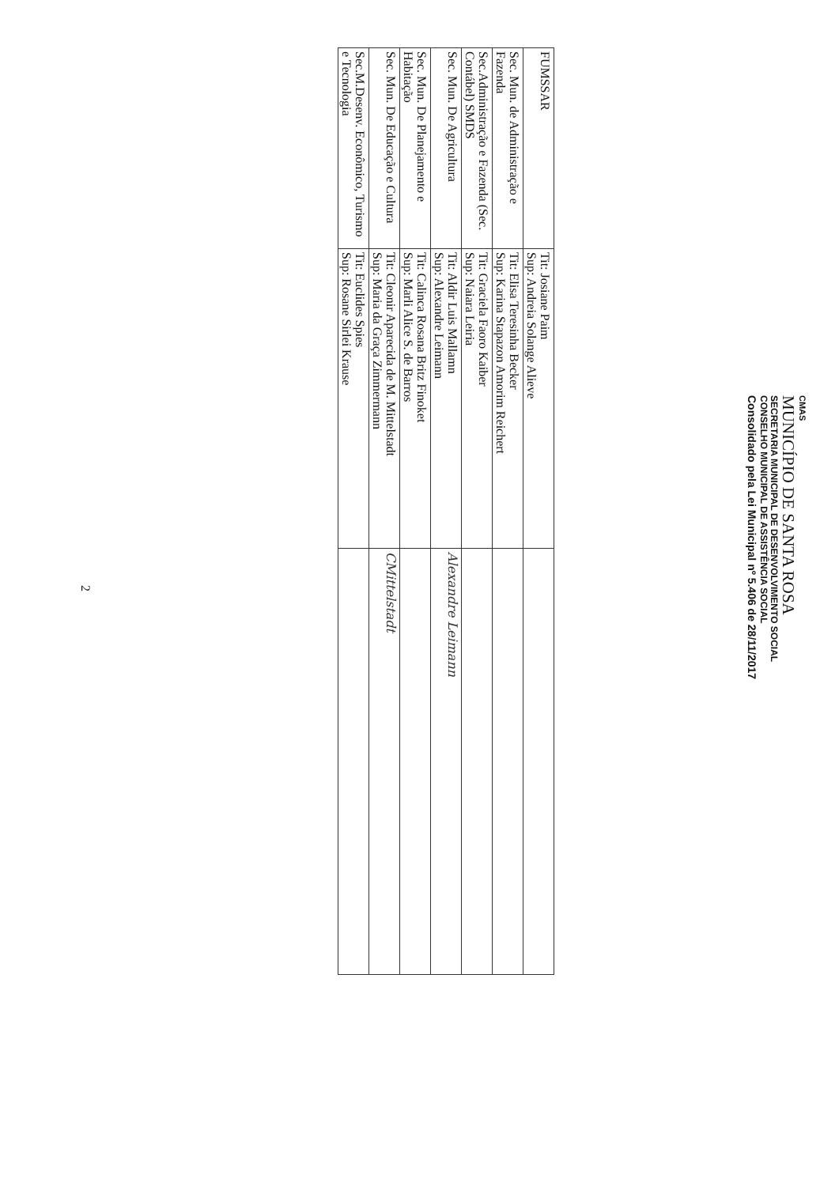CMAS
MUNICÍPIO DE SANTA ROSA
SECRETARIA MUNICIPAL DE DESENVOLVIMENTO SOCIAL
CONSELHO MUNICIPAL DE ASSISTÊNCIA SOCIAL
Consolidado pela Lei Municipal nº 5.406 de 28/11/2017
| FUMSSAR | Tit: Josiane Paim Sup: Andreia Solange Alieve | |
| Sec. Mun. de Administração e Fazenda | Tit: Elisa Teresinha Becker Sup: Karina Stapazon Amorim Reichert | |
| Sec.Administração e Fazenda (Sec. Contábel) SMDS | Tit: Graciela Faoro Kaiber Sup: Naiara Leiria | |
| Sec. Mun. De Agricultura | Tit: Aldir Luis Mallamn Sup: Alexandre Leimann | Alexandre Leimann |
| Sec. Mun. De Planejamento e Habitação | Tit: Calinca Rosana Britz Finoket Sup: Marli Alice S. de Barros | |
| Sec. Mun. De Educação e Cultura | Tit: Cleonir Aparecida de M. Mittelstadt Sup: Maria da Graça Zimmermann | CMittelstadt |
| Sec.M.Desenv. Econômico, Turismo e Tecnologia | Tit: Euclides Spies Sup: Rosane Sirlei Krause | |
2